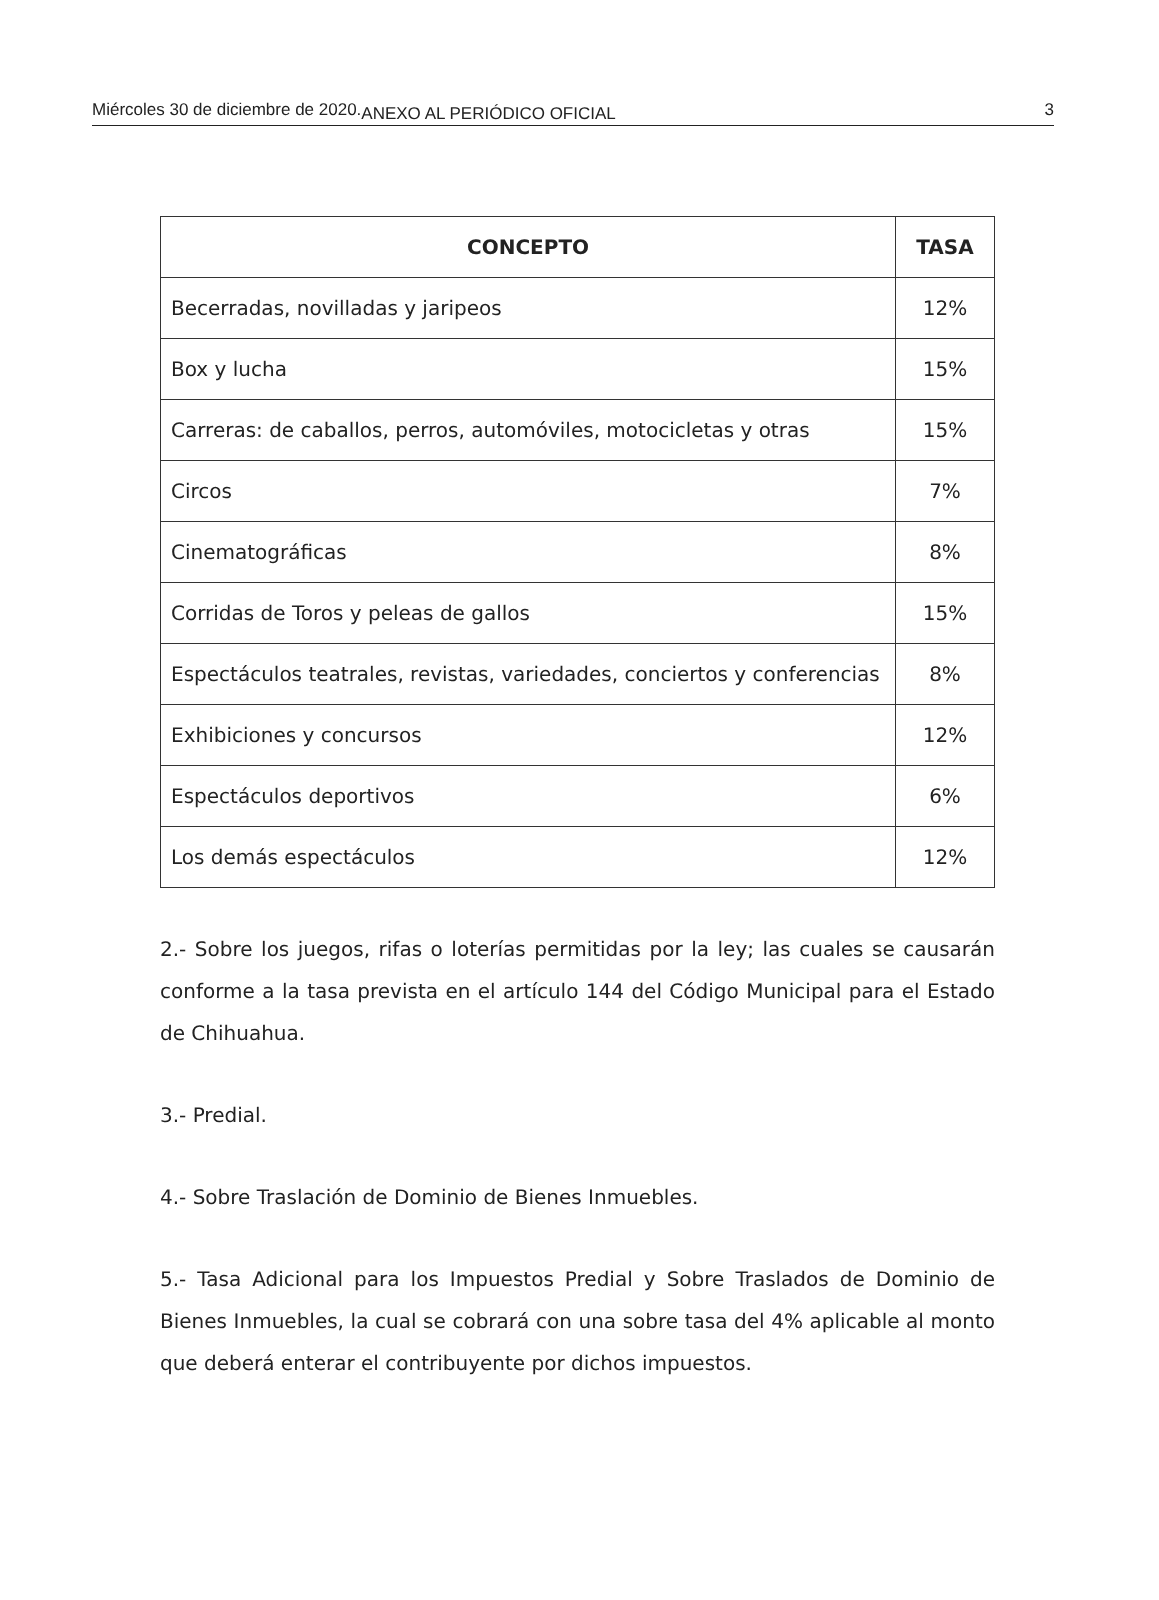Miércoles 30 de diciembre de 2020. ANEXO AL PERIÓDICO OFICIAL 3
| CONCEPTO | TASA |
| --- | --- |
| Becerradas, novilladas y jaripeos | 12% |
| Box y lucha | 15% |
| Carreras: de caballos, perros, automóviles, motocicletas y otras | 15% |
| Circos | 7% |
| Cinematográficas | 8% |
| Corridas de Toros y peleas de gallos | 15% |
| Espectáculos teatrales, revistas, variedades, conciertos y conferencias | 8% |
| Exhibiciones y concursos | 12% |
| Espectáculos deportivos | 6% |
| Los demás espectáculos | 12% |
2.- Sobre los juegos, rifas o loterías permitidas por la ley; las cuales se causarán conforme a la tasa prevista en el artículo 144 del Código Municipal para el Estado de Chihuahua.
3.- Predial.
4.- Sobre Traslación de Dominio de Bienes Inmuebles.
5.- Tasa Adicional para los Impuestos Predial y Sobre Traslados de Dominio de Bienes Inmuebles, la cual se cobrará con una sobre tasa del 4% aplicable al monto que deberá enterar el contribuyente por dichos impuestos.